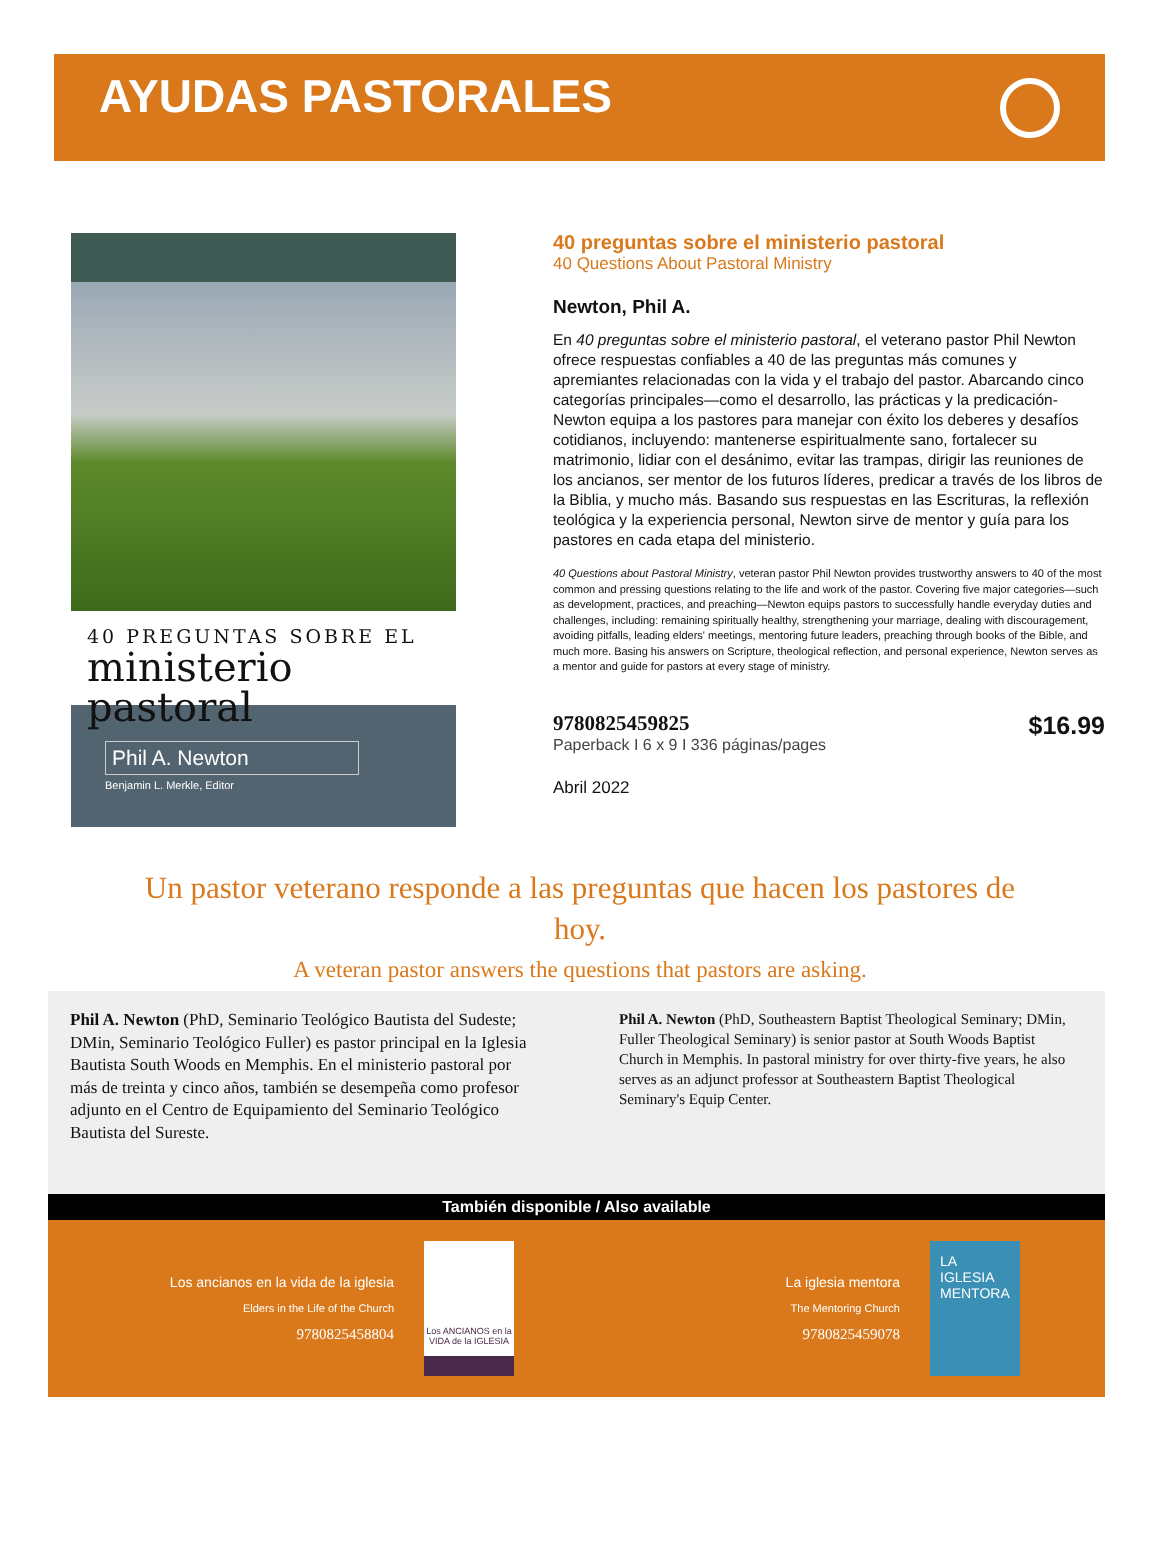AYUDAS PASTORALES
40 PREGUNTAS SOBRE EL
ministerio pastoral
Phil A. Newton
Benjamin L. Merkle, Editor
40 preguntas sobre el ministerio pastoral
40 Questions About Pastoral Ministry
Newton, Phil A.
En 40 preguntas sobre el ministerio pastoral, el veterano pastor Phil Newton ofrece respuestas confiables a 40 de las preguntas más comunes y apremiantes relacionadas con la vida y el trabajo del pastor. Abarcando cinco categorías principales—como el desarrollo, las prácticas y la predicación- Newton equipa a los pastores para manejar con éxito los deberes y desafíos cotidianos, incluyendo: mantenerse espiritualmente sano, fortalecer su matrimonio, lidiar con el desánimo, evitar las trampas, dirigir las reuniones de los ancianos, ser mentor de los futuros líderes, predicar a través de los libros de la Biblia, y mucho más. Basando sus respuestas en las Escrituras, la reflexión teológica y la experiencia personal, Newton sirve de mentor y guía para los pastores en cada etapa del ministerio.
40 Questions about Pastoral Ministry, veteran pastor Phil Newton provides trustworthy answers to 40 of the most common and pressing questions relating to the life and work of the pastor. Covering five major categories—such as development, practices, and preaching—Newton equips pastors to successfully handle everyday duties and challenges, including: remaining spiritually healthy, strengthening your marriage, dealing with discouragement, avoiding pitfalls, leading elders' meetings, mentoring future leaders, preaching through books of the Bible, and much more. Basing his answers on Scripture, theological reflection, and personal experience, Newton serves as a mentor and guide for pastors at every stage of ministry.
9780825459825
Paperback I 6 x 9 I 336 páginas/pages
$16.99
Abril 2022
Un pastor veterano responde a las preguntas que hacen los pastores de hoy.
A veteran pastor answers the questions that pastors are asking.
Phil A. Newton (PhD, Seminario Teológico Bautista del Sudeste; DMin, Seminario Teológico Fuller) es pastor principal en la Iglesia Bautista South Woods en Memphis. En el ministerio pastoral por más de treinta y cinco años, también se desempeña como profesor adjunto en el Centro de Equipamiento del Seminario Teológico Bautista del Sureste.
Phil A. Newton (PhD, Southeastern Baptist Theological Seminary; DMin, Fuller Theological Seminary) is senior pastor at South Woods Baptist Church in Memphis. In pastoral ministry for over thirty-five years, he also serves as an adjunct professor at Southeastern Baptist Theological Seminary's Equip Center.
También disponible / Also available
Los ancianos en la vida de la iglesia
Elders in the Life of the Church
9780825458804
Los ANCIANOS en la VIDA de la IGLESIA
La iglesia mentora
The Mentoring Church
9780825459078
LA IGLESIA MENTORA